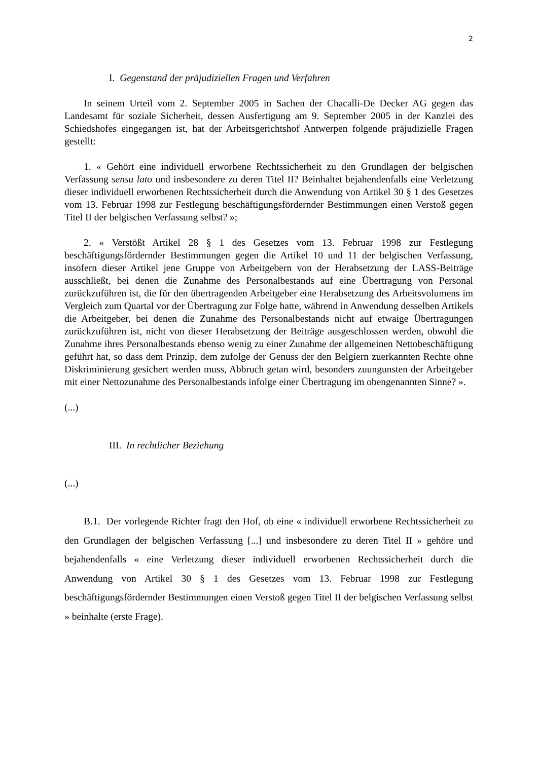2
I. Gegenstand der präjudiziellen Fragen und Verfahren
In seinem Urteil vom 2. September 2005 in Sachen der Chacalli-De Decker AG gegen das Landesamt für soziale Sicherheit, dessen Ausfertigung am 9. September 2005 in der Kanzlei des Schiedshofes eingegangen ist, hat der Arbeitsgerichtshof Antwerpen folgende präjudizielle Fragen gestellt:
1. « Gehört eine individuell erworbene Rechtssicherheit zu den Grundlagen der belgischen Verfassung sensu lato und insbesondere zu deren Titel II? Beinhaltet bejahendenfalls eine Verletzung dieser individuell erworbenen Rechtssicherheit durch die Anwendung von Artikel 30 § 1 des Gesetzes vom 13. Februar 1998 zur Festlegung beschäftigungsfördernder Bestimmungen einen Verstoß gegen Titel II der belgischen Verfassung selbst? »;
2. « Verstößt Artikel 28 § 1 des Gesetzes vom 13. Februar 1998 zur Festlegung beschäftigungsfördernder Bestimmungen gegen die Artikel 10 und 11 der belgischen Verfassung, insofern dieser Artikel jene Gruppe von Arbeitgebern von der Herabsetzung der LASS-Beiträge ausschließt, bei denen die Zunahme des Personalbestands auf eine Übertragung von Personal zurückzuführen ist, die für den übertragenden Arbeitgeber eine Herabsetzung des Arbeitsvolumens im Vergleich zum Quartal vor der Übertragung zur Folge hatte, während in Anwendung desselben Artikels die Arbeitgeber, bei denen die Zunahme des Personalbestands nicht auf etwaige Übertragungen zurückzuführen ist, nicht von dieser Herabsetzung der Beiträge ausgeschlossen werden, obwohl die Zunahme ihres Personalbestands ebenso wenig zu einer Zunahme der allgemeinen Nettobeschäftigung geführt hat, so dass dem Prinzip, dem zufolge der Genuss der den Belgiern zuerkannten Rechte ohne Diskriminierung gesichert werden muss, Abbruch getan wird, besonders zuungunsten der Arbeitgeber mit einer Nettozunahme des Personalbestands infolge einer Übertragung im obengenannten Sinne? ».
(...)
III. In rechtlicher Beziehung
(...)
B.1. Der vorlegende Richter fragt den Hof, ob eine « individuell erworbene Rechtssicherheit zu den Grundlagen der belgischen Verfassung [...] und insbesondere zu deren Titel II » gehöre und bejahendenfalls « eine Verletzung dieser individuell erworbenen Rechtssicherheit durch die Anwendung von Artikel 30 § 1 des Gesetzes vom 13. Februar 1998 zur Festlegung beschäftigungsfördernder Bestimmungen einen Verstoß gegen Titel II der belgischen Verfassung selbst » beinhalte (erste Frage).